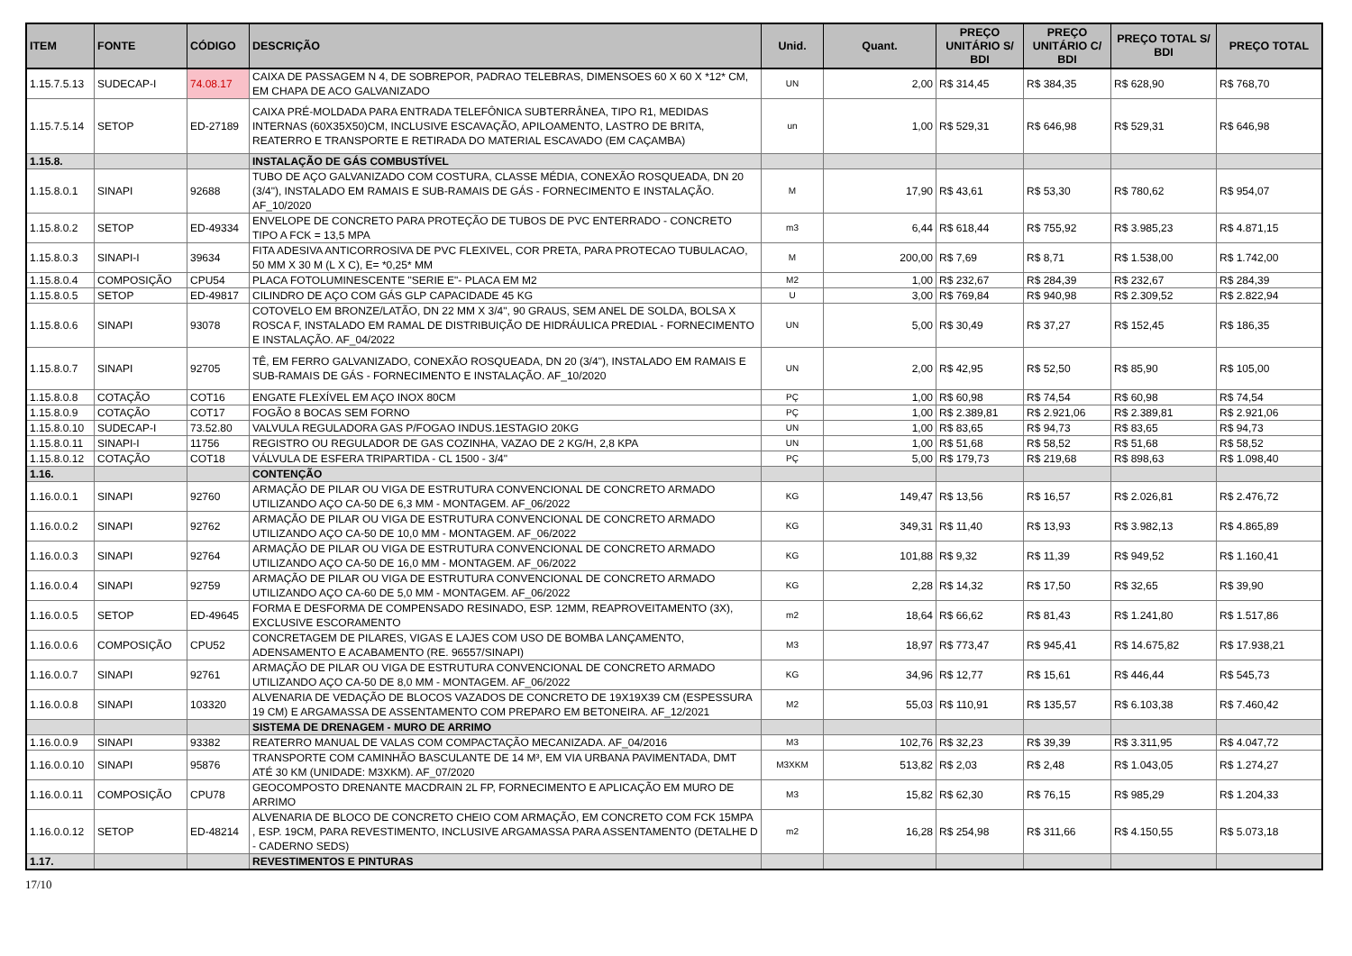| ITEM | FONTE | CÓDIGO | DESCRIÇÃO | Unid. | Quant. | PREÇO UNITÁRIO S/ BDI | PREÇO UNITÁRIO C/ BDI | PREÇO TOTAL S/ BDI | PREÇO TOTAL |
| --- | --- | --- | --- | --- | --- | --- | --- | --- | --- |
| 1.15.7.5.13 | SUDECAP-I | 74.08.17 | CAIXA DE PASSAGEM N 4, DE SOBREPOR, PADRAO TELEBRAS, DIMENSOES 60 X 60 X *12* CM, EM CHAPA DE ACO GALVANIZADO | UN | 2,00 | R$ 314,45 | R$ 384,35 | R$ 628,90 | R$ 768,70 |
| 1.15.7.5.14 | SETOP | ED-27189 | CAIXA PRÉ-MOLDADA PARA ENTRADA TELEFÔNICA SUBTERRÂNEA, TIPO R1, MEDIDAS INTERNAS (60X35X50)CM, INCLUSIVE ESCAVAÇÃO, APILOAMENTO, LASTRO DE BRITA, REATERRO E TRANSPORTE E RETIRADA DO MATERIAL ESCAVADO (EM CAÇAMBA) | un | 1,00 | R$ 529,31 | R$ 646,98 | R$ 529,31 | R$ 646,98 |
| 1.15.8. | | | INSTALAÇÃO DE GÁS COMBUSTÍVEL | | | | | | |
| 1.15.8.0.1 | SINAPI | 92688 | TUBO DE AÇO GALVANIZADO COM COSTURA, CLASSE MÉDIA, CONEXÃO ROSQUEADA, DN 20 (3/4"), INSTALADO EM RAMAIS E SUB-RAMAIS DE GÁS - FORNECIMENTO E INSTALAÇÃO. AF_10/2020 | M | 17,90 | R$ 43,61 | R$ 53,30 | R$ 780,62 | R$ 954,07 |
| 1.15.8.0.2 | SETOP | ED-49334 | ENVELOPE DE CONCRETO PARA PROTEÇÃO DE TUBOS DE PVC ENTERRADO - CONCRETO TIPO A FCK = 13,5 MPA | m3 | 6,44 | R$ 618,44 | R$ 755,92 | R$ 3.985,23 | R$ 4.871,15 |
| 1.15.8.0.3 | SINAPI-I | 39634 | FITA ADESIVA ANTICORROSIVA DE PVC FLEXIVEL, COR PRETA, PARA PROTECAO TUBULACAO, 50 MM X 30 M (L X C), E= *0,25* MM | M | 200,00 | R$ 7,69 | R$ 8,71 | R$ 1.538,00 | R$ 1.742,00 |
| 1.15.8.0.4 | COMPOSIÇÃO | CPU54 | PLACA FOTOLUMINESCENTE "SERIE E"- PLACA EM M2 | M2 | 1,00 | R$ 232,67 | R$ 284,39 | R$ 232,67 | R$ 284,39 |
| 1.15.8.0.5 | SETOP | ED-49817 | CILINDRO DE AÇO COM GÁS GLP CAPACIDADE 45 KG | U | 3,00 | R$ 769,84 | R$ 940,98 | R$ 2.309,52 | R$ 2.822,94 |
| 1.15.8.0.6 | SINAPI | 93078 | COTOVELO EM BRONZE/LATÃO, DN 22 MM X 3/4", 90 GRAUS, SEM ANEL DE SOLDA, BOLSA X ROSCA F, INSTALADO EM RAMAL DE DISTRIBUIÇÃO DE HIDRÁULICA PREDIAL - FORNECIMENTO E INSTALAÇÃO. AF_04/2022 | UN | 5,00 | R$ 30,49 | R$ 37,27 | R$ 152,45 | R$ 186,35 |
| 1.15.8.0.7 | SINAPI | 92705 | TÊ, EM FERRO GALVANIZADO, CONEXÃO ROSQUEADA, DN 20 (3/4"), INSTALADO EM RAMAIS E SUB-RAMAIS DE GÁS - FORNECIMENTO E INSTALAÇÃO. AF_10/2020 | UN | 2,00 | R$ 42,95 | R$ 52,50 | R$ 85,90 | R$ 105,00 |
| 1.15.8.0.8 | COTAÇÃO | COT16 | ENGATE FLEXÍVEL EM AÇO INOX 80CM | PÇ | 1,00 | R$ 60,98 | R$ 74,54 | R$ 60,98 | R$ 74,54 |
| 1.15.8.0.9 | COTAÇÃO | COT17 | FOGÃO 8 BOCAS SEM FORNO | PÇ | 1,00 | R$ 2.389,81 | R$ 2.921,06 | R$ 2.389,81 | R$ 2.921,06 |
| 1.15.8.0.10 | SUDECAP-I | 73.52.80 | VALVULA REGULADORA GAS P/FOGAO INDUS.1ESTAGIO 20KG | UN | 1,00 | R$ 83,65 | R$ 94,73 | R$ 83,65 | R$ 94,73 |
| 1.15.8.0.11 | SINAPI-I | 11756 | REGISTRO OU REGULADOR DE GAS COZINHA, VAZAO DE 2 KG/H, 2,8 KPA | UN | 1,00 | R$ 51,68 | R$ 58,52 | R$ 51,68 | R$ 58,52 |
| 1.15.8.0.12 | COTAÇÃO | COT18 | VÁLVULA DE ESFERA TRIPARTIDA - CL 1500 - 3/4" | PÇ | 5,00 | R$ 179,73 | R$ 219,68 | R$ 898,63 | R$ 1.098,40 |
| 1.16. | | | CONTENÇÃO | | | | | | |
| 1.16.0.0.1 | SINAPI | 92760 | ARMAÇÃO DE PILAR OU VIGA DE ESTRUTURA CONVENCIONAL DE CONCRETO ARMADO UTILIZANDO AÇO CA-50 DE 6,3 MM - MONTAGEM. AF_06/2022 | KG | 149,47 | R$ 13,56 | R$ 16,57 | R$ 2.026,81 | R$ 2.476,72 |
| 1.16.0.0.2 | SINAPI | 92762 | ARMAÇÃO DE PILAR OU VIGA DE ESTRUTURA CONVENCIONAL DE CONCRETO ARMADO UTILIZANDO AÇO CA-50 DE 10,0 MM - MONTAGEM. AF_06/2022 | KG | 349,31 | R$ 11,40 | R$ 13,93 | R$ 3.982,13 | R$ 4.865,89 |
| 1.16.0.0.3 | SINAPI | 92764 | ARMAÇÃO DE PILAR OU VIGA DE ESTRUTURA CONVENCIONAL DE CONCRETO ARMADO UTILIZANDO AÇO CA-50 DE 16,0 MM - MONTAGEM. AF_06/2022 | KG | 101,88 | R$ 9,32 | R$ 11,39 | R$ 949,52 | R$ 1.160,41 |
| 1.16.0.0.4 | SINAPI | 92759 | ARMAÇÃO DE PILAR OU VIGA DE ESTRUTURA CONVENCIONAL DE CONCRETO ARMADO UTILIZANDO AÇO CA-60 DE 5,0 MM - MONTAGEM. AF_06/2022 | KG | 2,28 | R$ 14,32 | R$ 17,50 | R$ 32,65 | R$ 39,90 |
| 1.16.0.0.5 | SETOP | ED-49645 | FORMA E DESFORMA DE COMPENSADO RESINADO, ESP. 12MM, REAPROVEITAMENTO (3X), EXCLUSIVE ESCORAMENTO | m2 | 18,64 | R$ 66,62 | R$ 81,43 | R$ 1.241,80 | R$ 1.517,86 |
| 1.16.0.0.6 | COMPOSIÇÃO | CPU52 | CONCRETAGEM DE PILARES, VIGAS E LAJES COM USO DE BOMBA LANÇAMENTO, ADENSAMENTO E ACABAMENTO (RE. 96557/SINAPI) | M3 | 18,97 | R$ 773,47 | R$ 945,41 | R$ 14.675,82 | R$ 17.938,21 |
| 1.16.0.0.7 | SINAPI | 92761 | ARMAÇÃO DE PILAR OU VIGA DE ESTRUTURA CONVENCIONAL DE CONCRETO ARMADO UTILIZANDO AÇO CA-50 DE 8,0 MM - MONTAGEM. AF_06/2022 | KG | 34,96 | R$ 12,77 | R$ 15,61 | R$ 446,44 | R$ 545,73 |
| 1.16.0.0.8 | SINAPI | 103320 | ALVENARIA DE VEDAÇÃO DE BLOCOS VAZADOS DE CONCRETO DE 19X19X39 CM (ESPESSURA 19 CM) E ARGAMASSA DE ASSENTAMENTO COM PREPARO EM BETONEIRA. AF_12/2021 | M2 | 55,03 | R$ 110,91 | R$ 135,57 | R$ 6.103,38 | R$ 7.460,42 |
| | | | SISTEMA DE DRENAGEM - MURO DE ARRIMO | | | | | | |
| 1.16.0.0.9 | SINAPI | 93382 | REATERRO MANUAL DE VALAS COM COMPACTAÇÃO MECANIZADA. AF_04/2016 | M3 | 102,76 | R$ 32,23 | R$ 39,39 | R$ 3.311,95 | R$ 4.047,72 |
| 1.16.0.0.10 | SINAPI | 95876 | TRANSPORTE COM CAMINHÃO BASCULANTE DE 14 M³, EM VIA URBANA PAVIMENTADA, DMT ATÉ 30 KM (UNIDADE: M3XKM). AF_07/2020 | M3XKM | 513,82 | R$ 2,03 | R$ 2,48 | R$ 1.043,05 | R$ 1.274,27 |
| 1.16.0.0.11 | COMPOSIÇÃO | CPU78 | GEOCOMPOSTO DRENANTE MACDRAIN 2L FP, FORNECIMENTO E APLICAÇÃO EM MURO DE ARRIMO | M3 | 15,82 | R$ 62,30 | R$ 76,15 | R$ 985,29 | R$ 1.204,33 |
| 1.16.0.0.12 | SETOP | ED-48214 | ALVENARIA DE BLOCO DE CONCRETO CHEIO COM ARMAÇÃO, EM CONCRETO COM FCK 15MPA , ESP. 19CM, PARA REVESTIMENTO, INCLUSIVE ARGAMASSA PARA ASSENTAMENTO (DETALHE D - CADERNO SEDS) | m2 | 16,28 | R$ 254,98 | R$ 311,66 | R$ 4.150,55 | R$ 5.073,18 |
| 1.17. | | | REVESTIMENTOS E PINTURAS | | | | | | |
17/10